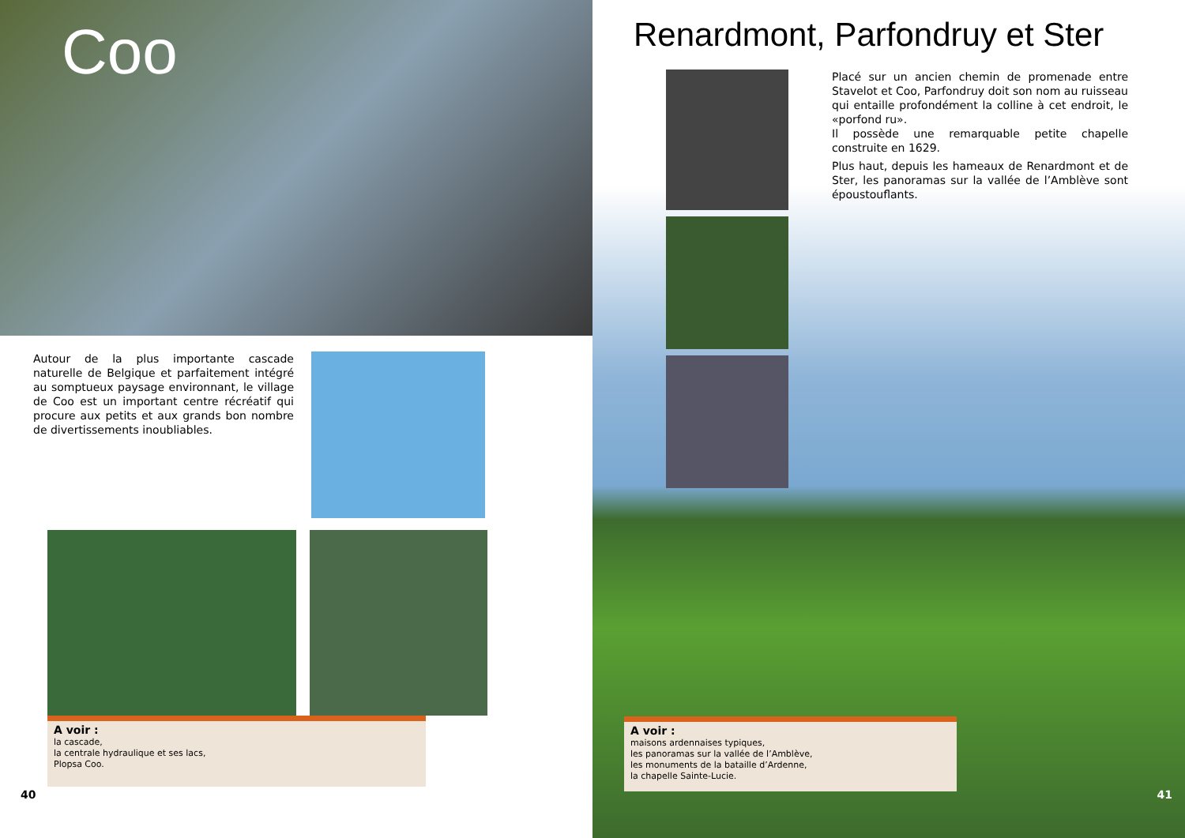Coo
Autour de la plus importante cascade naturelle de Belgique et parfaitement intégré au somptueux paysage environnant, le village de Coo est un important centre récréatif qui procure aux petits et aux grands bon nombre de divertissements inoubliables.
A voir :
la cascade,
la centrale hydraulique et ses lacs,
Plopsa Coo.
40
Renardmont, Parfondruy et Ster
Placé sur un ancien chemin de promenade entre Stavelot et Coo, Parfondruy doit son nom au ruisseau qui entaille profondément la colline à cet endroit, le «porfond ru».
Il possède une remarquable petite chapelle construite en 1629.
Plus haut, depuis les hameaux de Renardmont et de Ster, les panoramas sur la vallée de l’Amblève sont époustouflants.
A voir :
maisons ardennaises typiques,
les panoramas sur la vallée de l’Amblève,
les monuments de la bataille d’Ardenne,
la chapelle Sainte-Lucie.
41